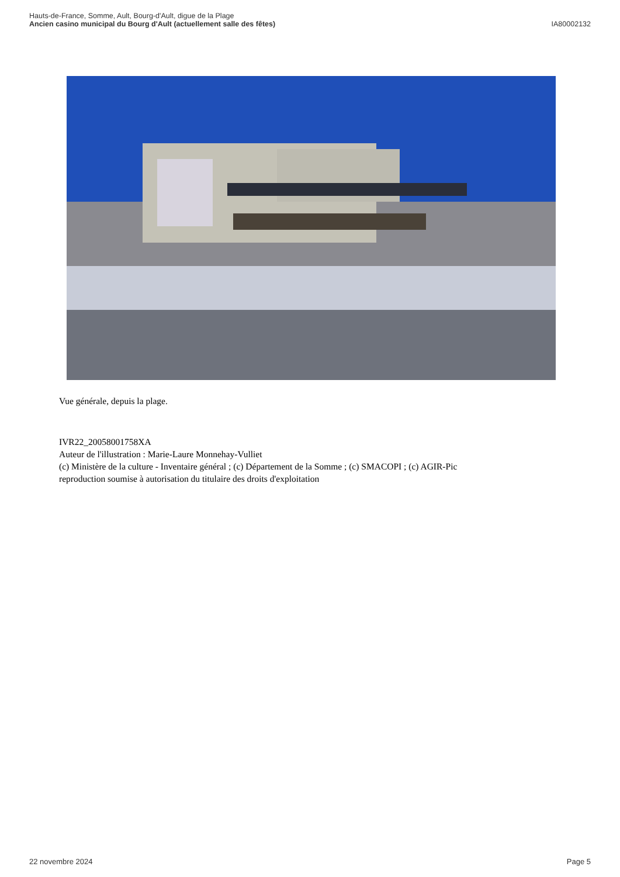Hauts-de-France, Somme, Ault, Bourg-d'Ault, digue de la Plage
Ancien casino municipal du Bourg d'Ault (actuellement salle des fêtes) IA80002132
Vue générale, depuis la plage.
IVR22_20058001758XA
Auteur de l'illustration : Marie-Laure Monnehay-Vulliet
(c) Ministère de la culture - Inventaire général ; (c) Département de la Somme ; (c) SMACOPI ; (c) AGIR-Pic
reproduction soumise à autorisation du titulaire des droits d'exploitation
22 novembre 2024 Page 5